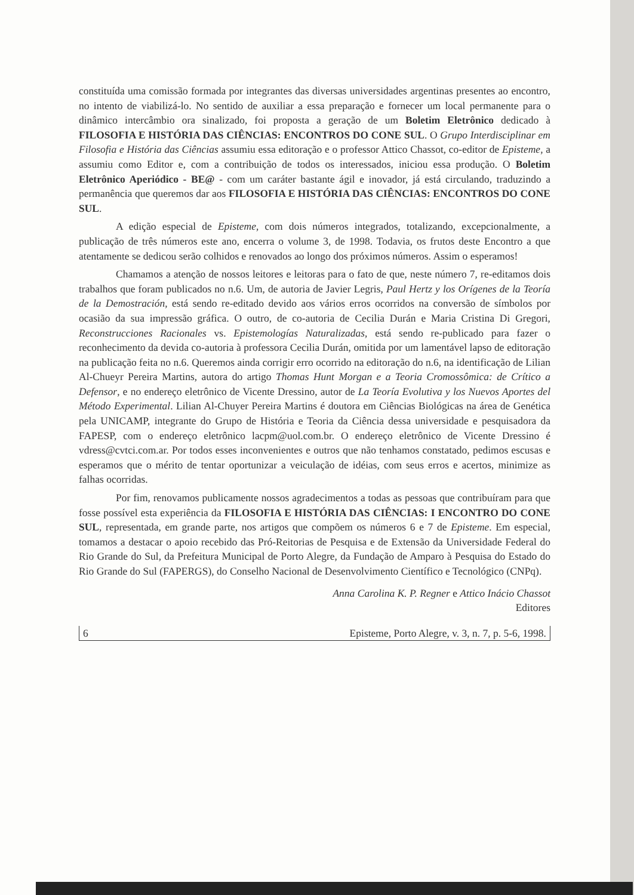constituída uma comissão formada por integrantes das diversas universidades argentinas presentes ao encontro, no intento de viabilizá-lo. No sentido de auxiliar a essa preparação e fornecer um local permanente para o dinâmico intercâmbio ora sinalizado, foi proposta a geração de um Boletim Eletrônico dedicado à FILOSOFIA E HISTÓRIA DAS CIÊNCIAS: ENCONTROS DO CONE SUL. O Grupo Interdisciplinar em Filosofia e História das Ciências assumiu essa editoração e o professor Attico Chassot, co-editor de Episteme, a assumiu como Editor e, com a contribuição de todos os interessados, iniciou essa produção. O Boletim Eletrônico Aperiódico - BE@ - com um caráter bastante ágil e inovador, já está circulando, traduzindo a permanência que queremos dar aos FILOSOFIA E HISTÓRIA DAS CIÊNCIAS: ENCONTROS DO CONE SUL.
A edição especial de Episteme, com dois números integrados, totalizando, excepcionalmente, a publicação de três números este ano, encerra o volume 3, de 1998. Todavia, os frutos deste Encontro a que atentamente se dedicou serão colhidos e renovados ao longo dos próximos números. Assim o esperamos!
Chamamos a atenção de nossos leitores e leitoras para o fato de que, neste número 7, re-editamos dois trabalhos que foram publicados no n.6. Um, de autoria de Javier Legris, Paul Hertz y los Orígenes de la Teoría de la Demostración, está sendo re-editado devido aos vários erros ocorridos na conversão de símbolos por ocasião da sua impressão gráfica. O outro, de co-autoria de Cecilia Durán e Maria Cristina Di Gregori, Reconstrucciones Racionales vs. Epistemologías Naturalizadas, está sendo re-publicado para fazer o reconhecimento da devida co-autoria à professora Cecilia Durán, omitida por um lamentável lapso de editoração na publicação feita no n.6. Queremos ainda corrigir erro ocorrido na editoração do n.6, na identificação de Lilian Al-Chueyr Pereira Martins, autora do artigo Thomas Hunt Morgan e a Teoria Cromossômica: de Crítico a Defensor, e no endereço eletrônico de Vicente Dressino, autor de La Teoría Evolutiva y los Nuevos Aportes del Método Experimental. Lilian Al-Chuyer Pereira Martins é doutora em Ciências Biológicas na área de Genética pela UNICAMP, integrante do Grupo de História e Teoria da Ciência dessa universidade e pesquisadora da FAPESP, com o endereço eletrônico lacpm@uol.com.br. O endereço eletrônico de Vicente Dressino é vdress@cvtci.com.ar. Por todos esses inconvenientes e outros que não tenhamos constatado, pedimos escusas e esperamos que o mérito de tentar oportunizar a veiculação de idéias, com seus erros e acertos, minimize as falhas ocorridas.
Por fim, renovamos publicamente nossos agradecimentos a todas as pessoas que contribuíram para que fosse possível esta experiência da FILOSOFIA E HISTÓRIA DAS CIÊNCIAS: I ENCONTRO DO CONE SUL, representada, em grande parte, nos artigos que compõem os números 6 e 7 de Episteme. Em especial, tomamos a destacar o apoio recebido das Pró-Reitorias de Pesquisa e de Extensão da Universidade Federal do Rio Grande do Sul, da Prefeitura Municipal de Porto Alegre, da Fundação de Amparo à Pesquisa do Estado do Rio Grande do Sul (FAPERGS), do Conselho Nacional de Desenvolvimento Científico e Tecnológico (CNPq).
Anna Carolina K. P. Regner e Attico Inácio Chassot
Editores
6 Episteme, Porto Alegre, v. 3, n. 7, p. 5-6, 1998.